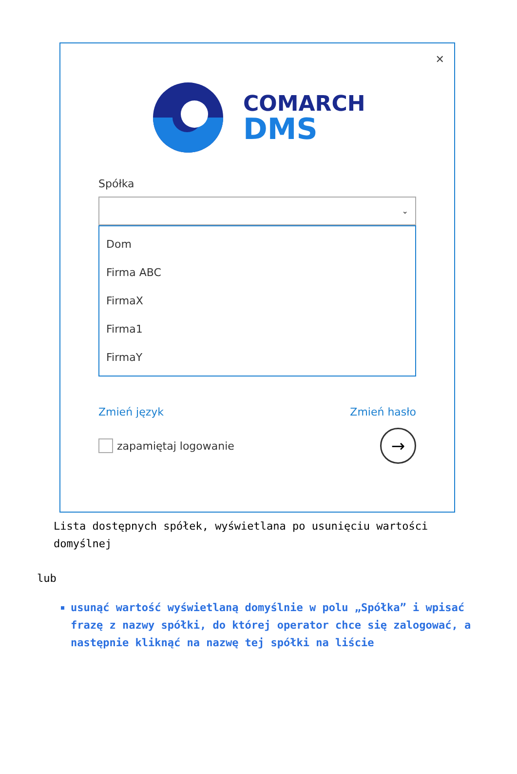✕
COMARCH
DMS
Spółka
⌄
Dom
Firma ABC
FirmaX
Firma1
FirmaY
Zmień język Zmień hasło
zapamiętaj logowanie
→
Lista dostępnych spółek, wyświetlana po usunięciu wartości domyślnej
lub
usunąć wartość wyświetlaną domyślnie w polu „Spółka” i wpisać frazę z nazwy spółki, do której operator chce się zalogować, a następnie kliknąć na nazwę tej spółki na liście